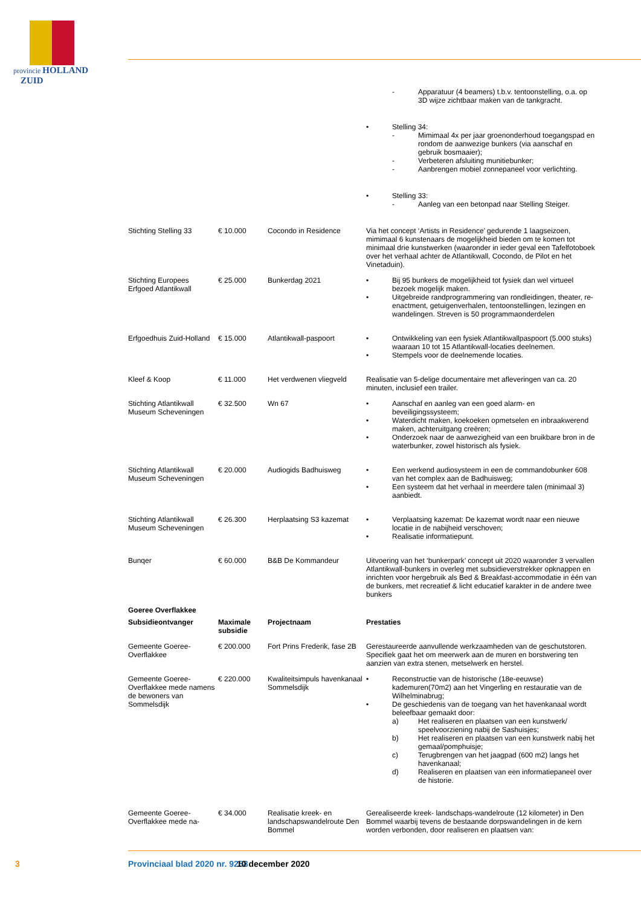provincie HOLLAND
ZUID
| | | | - Apparatuur (4 beamers) t.b.v. tentoonstelling, o.a. op 3D wijze zichtbaar maken van de tankgracht. |
| | | | • Stelling 34: - Mimimaal 4x per jaar groenonderhoud toegangspad en rondom de aanwezige bunkers (via aanschaf en gebruik bosmaaier); - Verbeteren afsluiting munitiebunker; - Aanbrengen mobiel zonnepaneel voor verlichting. |
| | | | • Stelling 33: - Aanleg van een betonpad naar Stelling Steiger. |
| Stichting Stelling 33 | € 10.000 | Cocondo in Residence | Via het concept ‘Artists in Residence’ gedurende 1 laagseizoen, mimimaal 6 kunstenaars de mogelijkheid bieden om te komen tot minimaal drie kunstwerken (waaronder in ieder geval een Tafelfotoboek over het verhaal achter de Atlantikwall, Cocondo, de Pilot en het Vinetaduin). |
| Stichting Europees Erfgoed Atlantikwall | € 25.000 | Bunkerdag 2021 | • Bij 95 bunkers de mogelijkheid tot fysiek dan wel virtueel bezoek mogelijk maken. • Uitgebreide randprogrammering van rondleidingen, theater, re-enactment, getuigenverhalen, tentoonstellingen, lezingen en wandelingen. Streven is 50 programmaonderdelen |
| Erfgoedhuis Zuid-Holland | € 15.000 | Atlantikwall-paspoort | • Ontwikkeling van een fysiek Atlantikwallpaspoort (5.000 stuks) waaraan 10 tot 15 Atlantikwall-locaties deelnemen. • Stempels voor de deelnemende locaties. |
| Kleef & Koop | € 11.000 | Het verdwenen vliegveld | Realisatie van 5-delige documentaire met afleveringen van ca. 20 minuten, inclusief een trailer. |
| Stichting Atlantikwall Museum Scheveningen | € 32.500 | Wn 67 | • Aanschaf en aanleg van een goed alarm- en beveiligingssysteem; • Waterdicht maken, koekoeken opmetselen en inbraakwerend maken, achteruitgang creëren; • Onderzoek naar de aanwezigheid van een bruikbare bron in de waterbunker, zowel historisch als fysiek. |
| Stichting Atlantikwall Museum Scheveningen | € 20.000 | Audiogids Badhuisweg | • Een werkend audiosysteem in een de commandobunker 608 van het complex aan de Badhuisweg; • Een systeem dat het verhaal in meerdere talen (minimaal 3) aanbiedt. |
| Stichting Atlantikwall Museum Scheveningen | € 26.300 | Herplaatsing S3 kazemat | • Verplaatsing kazemat: De kazemat wordt naar een nieuwe locatie in de nabijheid verschoven; • Realisatie informatiepunt. |
| Bunqer | € 60.000 | B&B De Kommandeur | Uitvoering van het ‘bunkerpark’ concept uit 2020 waaronder 3 vervallen Atlantikwall-bunkers in overleg met subsidieverstrekker opknappen en inrichten voor hergebruik als Bed & Breakfast-accommodatie in één van de bunkers, met recreatief & licht educatief karakter in de andere twee bunkers |
| Goeree Overflakkee | | | |
| Subsidieontvanger | Maximale subsidie | Projectnaam | Prestaties |
| Gemeente Goeree-Overflakkee | € 200.000 | Fort Prins Frederik, fase 2B | Gerestaureerde aanvullende werkzaamheden van de geschutstoren. Specifiek gaat het om meerwerk aan de muren en borstwering ten aanzien van extra stenen, metselwerk en herstel. |
| Gemeente Goeree-Overflakkee mede namens de bewoners van Sommelsdijk | € 220.000 | Kwaliteitsimpuls havenkanaal Sommelsdijk | • Reconstructie van de historische (18e-eeuwse) kademuren(70m2) aan het Vingerling en restauratie van de Wilhelminabrug; • De geschiedenis van de toegang van het havenkanaal wordt beleefbaar gemaakt door: a) Het realiseren en plaatsen van een kunstwerk/ speelvoorziening nabij de Sashuisjes; b) Het realiseren en plaatsen van een kunstwerk nabij het gemaal/pomphuisje; c) Terugbrengen van het jaagpad (600 m2) langs het havenkanaal; d) Realiseren en plaatsen van een informatiepaneel over de historie. |
| Gemeente Goeree-Overflakkee mede na- | € 34.000 | Realisatie kreek- en landschapswandelroute Den Bommel | Gerealiseerde kreek- landschaps-wandelroute (12 kilometer) in Den Bommel waarbij tevens de bestaande dorpswandelingen in de kern worden verbonden, door realiseren en plaatsen van: |
3 Provinciaal blad 2020 nr. 9258 10 december 2020